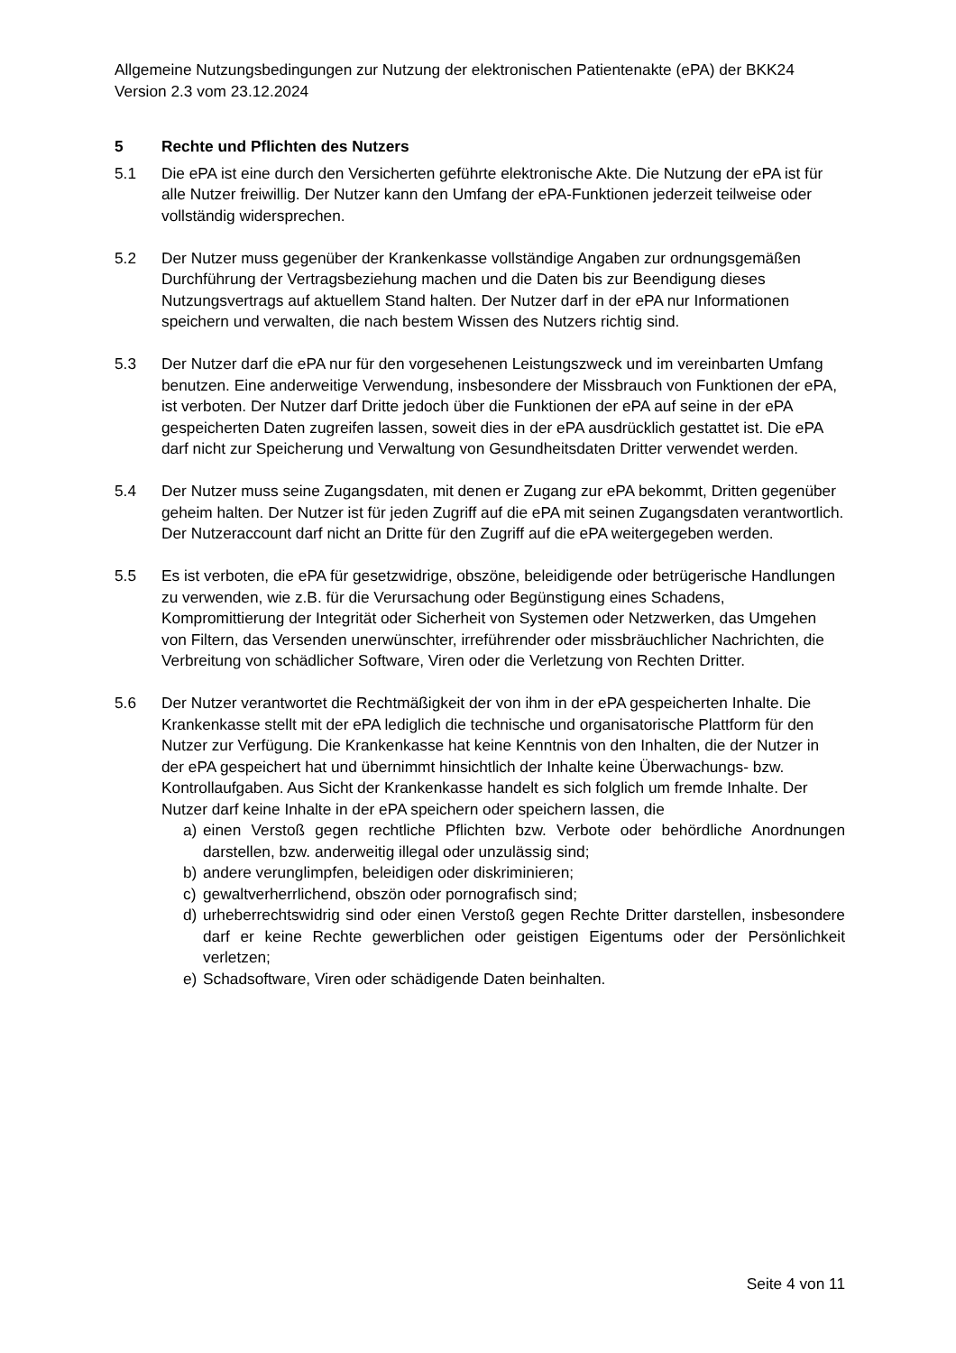Allgemeine Nutzungsbedingungen zur Nutzung der elektronischen Patientenakte (ePA) der BKK24 Version 2.3 vom 23.12.2024
5 Rechte und Pflichten des Nutzers
5.1 Die ePA ist eine durch den Versicherten geführte elektronische Akte. Die Nutzung der ePA ist für alle Nutzer freiwillig. Der Nutzer kann den Umfang der ePA-Funktionen jederzeit teilweise oder vollständig widersprechen.
5.2 Der Nutzer muss gegenüber der Krankenkasse vollständige Angaben zur ordnungsgemäßen Durchführung der Vertragsbeziehung machen und die Daten bis zur Beendigung dieses Nutzungsvertrags auf aktuellem Stand halten. Der Nutzer darf in der ePA nur Informationen speichern und verwalten, die nach bestem Wissen des Nutzers richtig sind.
5.3 Der Nutzer darf die ePA nur für den vorgesehenen Leistungszweck und im vereinbarten Umfang benutzen. Eine anderweitige Verwendung, insbesondere der Missbrauch von Funktionen der ePA, ist verboten. Der Nutzer darf Dritte jedoch über die Funktionen der ePA auf seine in der ePA gespeicherten Daten zugreifen lassen, soweit dies in der ePA ausdrücklich gestattet ist. Die ePA darf nicht zur Speicherung und Verwaltung von Gesundheitsdaten Dritter verwendet werden.
5.4 Der Nutzer muss seine Zugangsdaten, mit denen er Zugang zur ePA bekommt, Dritten gegenüber geheim halten. Der Nutzer ist für jeden Zugriff auf die ePA mit seinen Zugangsdaten verantwortlich. Der Nutzeraccount darf nicht an Dritte für den Zugriff auf die ePA weitergegeben werden.
5.5 Es ist verboten, die ePA für gesetzwidrige, obszöne, beleidigende oder betrügerische Handlungen zu verwenden, wie z.B. für die Verursachung oder Begünstigung eines Schadens, Kompromittierung der Integrität oder Sicherheit von Systemen oder Netzwerken, das Umgehen von Filtern, das Versenden unerwünschter, irreführender oder missbräuchlicher Nachrichten, die Verbreitung von schädlicher Software, Viren oder die Verletzung von Rechten Dritter.
5.6 Der Nutzer verantwortet die Rechtmäßigkeit der von ihm in der ePA gespeicherten Inhalte. Die Krankenkasse stellt mit der ePA lediglich die technische und organisatorische Plattform für den Nutzer zur Verfügung. Die Krankenkasse hat keine Kenntnis von den Inhalten, die der Nutzer in der ePA gespeichert hat und übernimmt hinsichtlich der Inhalte keine Überwachungs- bzw. Kontrollaufgaben. Aus Sicht der Krankenkasse handelt es sich folglich um fremde Inhalte. Der Nutzer darf keine Inhalte in der ePA speichern oder speichern lassen, die
a) einen Verstoß gegen rechtliche Pflichten bzw. Verbote oder behördliche Anordnungen darstellen, bzw. anderweitig illegal oder unzulässig sind;
b) andere verunglimpfen, beleidigen oder diskriminieren;
c) gewaltverherrlichend, obszön oder pornografisch sind;
d) urheberrechtswidrig sind oder einen Verstoß gegen Rechte Dritter darstellen, insbesondere darf er keine Rechte gewerblichen oder geistigen Eigentums oder der Persönlichkeit verletzen;
e) Schadsoftware, Viren oder schädigende Daten beinhalten.
Seite 4 von 11